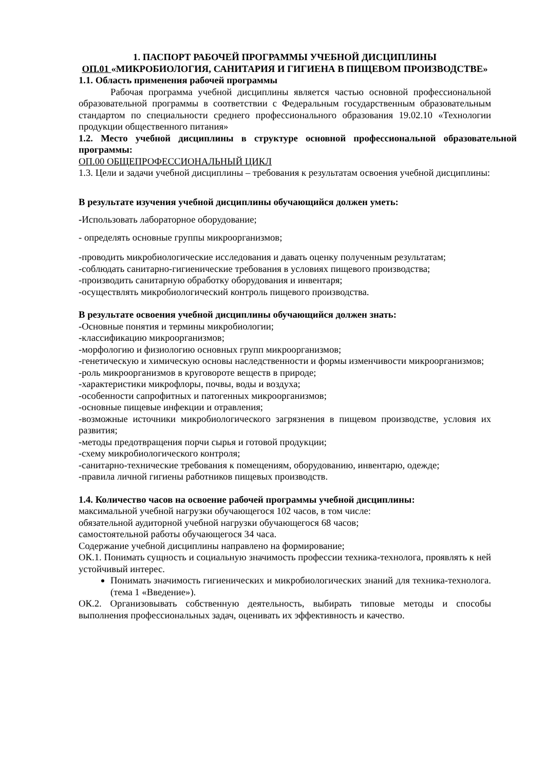1. ПАСПОРТ РАБОЧЕЙ ПРОГРАММЫ УЧЕБНОЙ ДИСЦИПЛИНЫ
ОП.01 «МИКРОБИОЛОГИЯ, САНИТАРИЯ И ГИГИЕНА В ПИЩЕВОМ ПРОИЗВОДСТВЕ»
1.1. Область применения рабочей программы
Рабочая программа учебной дисциплины является частью основной профессиональной образовательной программы в соответствии с Федеральным государственным образовательным стандартом по специальности среднего профессионального образования 19.02.10 «Технологии продукции общественного питания»
1.2. Место учебной дисциплины в структуре основной профессиональной образовательной программы:
ОП.00 ОБЩЕПРОФЕССИОНАЛЬНЫЙ ЦИКЛ
1.3. Цели и задачи учебной дисциплины – требования к результатам освоения учебной дисциплины:
В результате изучения учебной дисциплины обучающийся должен уметь:
-Использовать лабораторное оборудование;
- определять основные группы микроорганизмов;
-проводить микробиологические исследования и давать оценку полученным результатам;
-соблюдать санитарно-гигиенические требования в условиях пищевого производства;
-производить санитарную обработку оборудования и инвентаря;
-осуществлять микробиологический контроль пищевого производства.
В результате освоения учебной дисциплины обучающийся должен знать:
-Основные понятия и термины микробиологии;
-классификацию микроорганизмов;
-морфологию и физиологию основных групп микроорганизмов;
-генетическую и химическую основы наследственности и формы изменчивости микроорганизмов;
-роль микроорганизмов в круговороте веществ в природе;
-характеристики микрофлоры, почвы, воды и воздуха;
-особенности сапрофитных и патогенных микроорганизмов;
-основные пищевые инфекции и отравления;
-возможные источники микробиологического загрязнения в пищевом производстве, условия их развития;
-методы предотвращения порчи сырья и готовой продукции;
-схему микробиологического контроля;
-санитарно-технические требования к помещениям, оборудованию, инвентарю, одежде;
-правила личной гигиены работников пищевых производств.
1.4. Количество часов на освоение рабочей программы учебной дисциплины:
максимальной учебной нагрузки обучающегося 102 часов, в том числе:
обязательной аудиторной учебной нагрузки обучающегося 68 часов;
самостоятельной работы обучающегося 34 часа.
Содержание учебной дисциплины направлено на формирование;
ОК.1. Понимать сущность и социальную значимость профессии техника-технолога, проявлять к ней устойчивый интерес.
Понимать значимость гигиенических и микробиологических знаний для техника-технолога. (тема 1 «Введение»).
ОК.2. Организовывать собственную деятельность, выбирать типовые методы и способы выполнения профессиональных задач, оценивать их эффективность и качество.